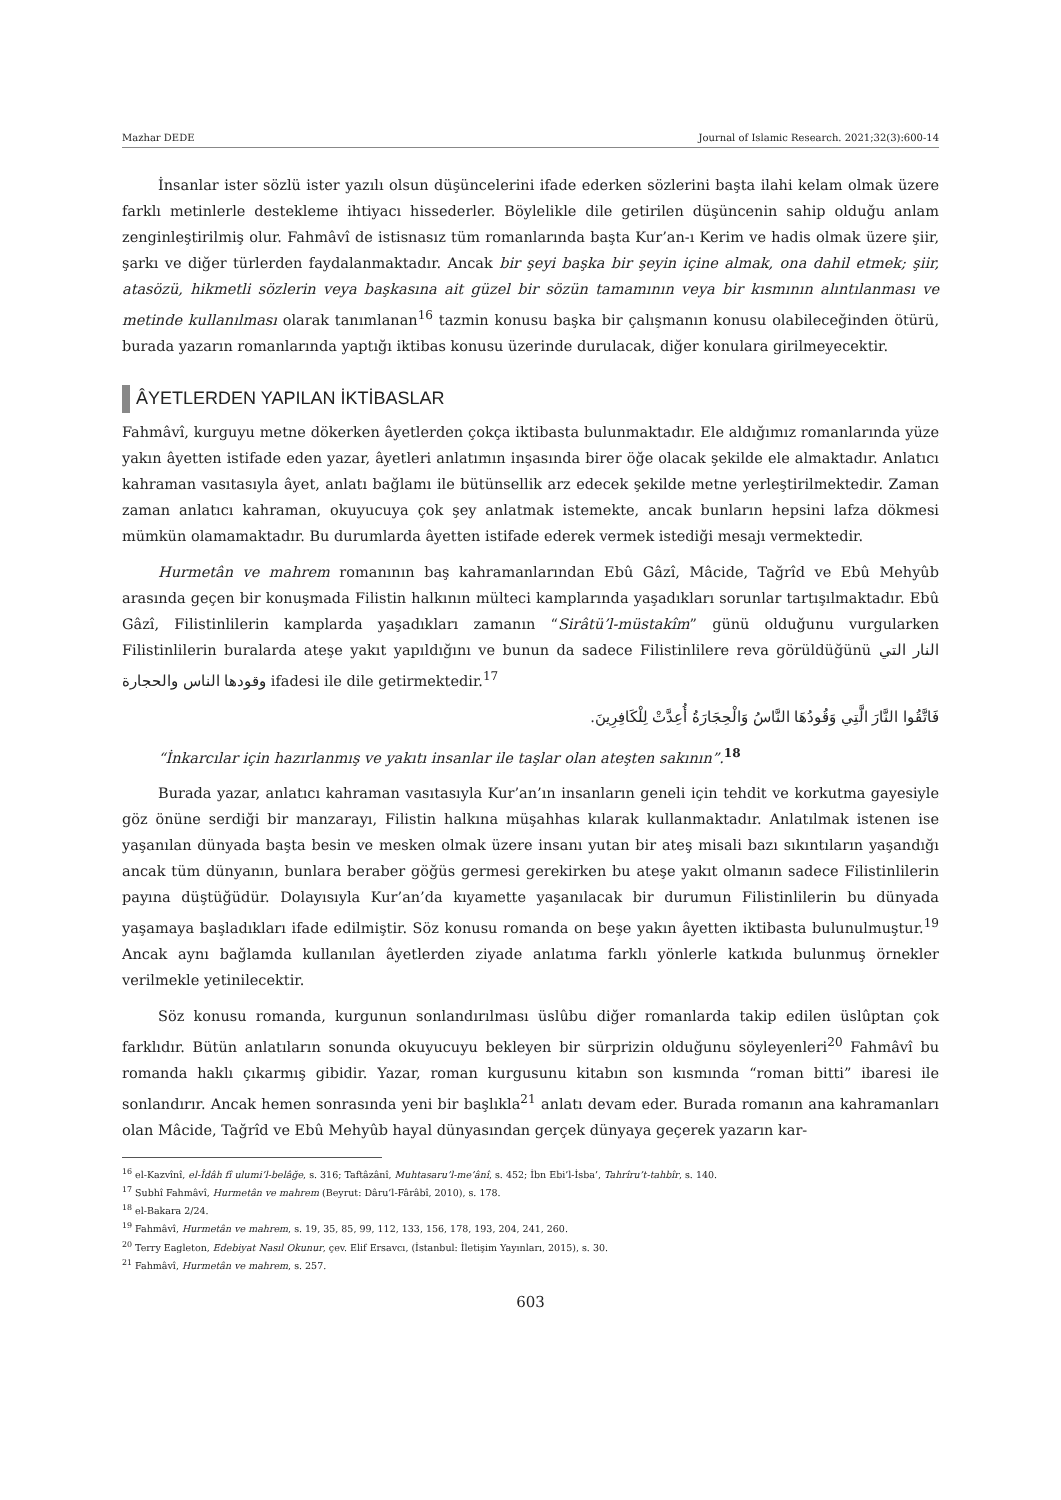Mazhar DEDE Journal of Islamic Research. 2021;32(3):600-14
İnsanlar ister sözlü ister yazılı olsun düşüncelerini ifade ederken sözlerini başta ilahi kelam olmak üzere farklı metinlerle destekleme ihtiyacı hissederler. Böylelikle dile getirilen düşüncenin sahip olduğu anlam zenginleştirilmiş olur. Fahmâvî de istisnasız tüm romanlarında başta Kur’an-ı Kerim ve hadis olmak üzere şiir, şarkı ve diğer türlerden faydalanmaktadır. Ancak bir şeyi başka bir şeyin içine almak, ona dahil etmek; şiir, atasözü, hikmetli sözlerin veya başkasına ait güzel bir sözün tamamının veya bir kısmının alıntılanması ve metinde kullanılması olarak tanımlanan<sup>16</sup> tazmin konusu başka bir çalışmanın konusu olabileceğinden ötürü, burada yazarın romanlarında yaptığı iktibas konusu üzerinde durulacak, diğer konulara girilmeyecektir.
ÂYETLERDEN YAPILAN İKTİBASLAR
Fahmâvî, kurguyu metne dökerken âyetlerden çokça iktibasta bulunmaktadır. Ele aldığımız romanlarında yüze yakın âyetten istifade eden yazar, âyetleri anlatımın inşasında birer öğe olacak şekilde ele almaktadır. Anlatıcı kahraman vasıtasıyla âyet, anlatı bağlamı ile bütünsellik arz edecek şekilde metne yerleştirilmektedir. Zaman zaman anlatıcı kahraman, okuyucuya çok şey anlatmak istemekte, ancak bunların hepsini lafza dökmesi mümkün olamamaktadır. Bu durumlarda âyetten istifade ederek vermek istediği mesajı vermektedir.
Hurmetân ve mahrem romanının baş kahramanlarından Ebû Gâzî, Mâcide, Tağrîd ve Ebû Mehyûb arasında geçen bir konuşmada Filistin halkının mülteci kamplarında yaşadıkları sorunlar tartışılmaktadır. Ebû Gâzî, Filistinlilerin kamplarda yaşadıkları zamanın “Sirâtü’l-müstakîm” günü olduğunu vurgularken Filistinlilerin buralarda ateşe yakıt yapıldığını ve bunun da sadece Filistinlilere reva görüldüğünü النار التي وقودها الناس والحجارة ifadesi ile dile getirmektedir.<sup>17</sup>
فَاتَّقُوا النَّارَ الَّتِي وَقُودُهَا النَّاسُ وَالْحِجَارَةُ أُعِدَّتْ لِلْكَافِرِينَ.
“İnkarcılar için hazırlanmış ve yakıtı insanlar ile taşlar olan ateşten sakının”.<sup>18</sup>
Burada yazar, anlatıcı kahraman vasıtasıyla Kur’an’ın insanların geneli için tehdit ve korkutma gayesiyle göz önüne serdiği bir manzarayı, Filistin halkına müşahhas kılarak kullanmaktadır. Anlatılmak istenen ise yaşanılan dünyada başta besin ve mesken olmak üzere insanı yutan bir ateş misali bazı sıkıntıların yaşandığı ancak tüm dünyanın, bunlara beraber göğüs germesi gerekirken bu ateşe yakıt olmanın sadece Filistinlilerin payına düştüğüdür. Dolayısıyla Kur’an’da kıyamette yaşanılacak bir durumun Filistinlilerin bu dünyada yaşamaya başladıkları ifade edilmiştir. Söz konusu romanda on beşe yakın âyetten iktibasta bulunulmuştur.<sup>19</sup> Ancak aynı bağlamda kullanılan âyetlerden ziyade anlatıma farklı yönlerle katkıda bulunmuş örnekler verilmekle yetinilecektir.
Söz konusu romanda, kurgunun sonlandırılması üslûbu diğer romanlarda takip edilen üslûptan çok farklıdır. Bütün anlatıların sonunda okuyucuyu bekleyen bir sürprizin olduğunu söyleyenleri<sup>20</sup> Fahmâvî bu romanda haklı çıkarmış gibidir. Yazar, roman kurgusunu kitabın son kısmında “roman bitti” ibaresi ile sonlandırır. Ancak hemen sonrasında yeni bir başlıkla<sup>21</sup> anlatı devam eder. Burada romanın ana kahramanları olan Mâcide, Tağrîd ve Ebû Mehyûb hayal dünyasından gerçek dünyaya geçerek yazarın kar-
<sup>16</sup> el-Kazvînî, el-Îdâh fî ulumi’l-belâğe, s. 316; Taftâzânî, Muhtasaru’l-me’ânî, s. 452; İbn Ebi’l-İsba’, Tahrîru’t-tahbîr, s. 140.
<sup>17</sup> Subhî Fahmâvî, Hurmetân ve mahrem (Beyrut: Dâru’l-Fârâbî, 2010), s. 178.
<sup>18</sup> el-Bakara 2/24.
<sup>19</sup> Fahmâvî, Hurmetân ve mahrem, s. 19, 35, 85, 99, 112, 133, 156, 178, 193, 204, 241, 260.
<sup>20</sup> Terry Eagleton, Edebiyat Nasıl Okunur, çev. Elif Ersavcı, (İstanbul: İletişim Yayınları, 2015), s. 30.
<sup>21</sup> Fahmâvî, Hurmetân ve mahrem, s. 257.
603